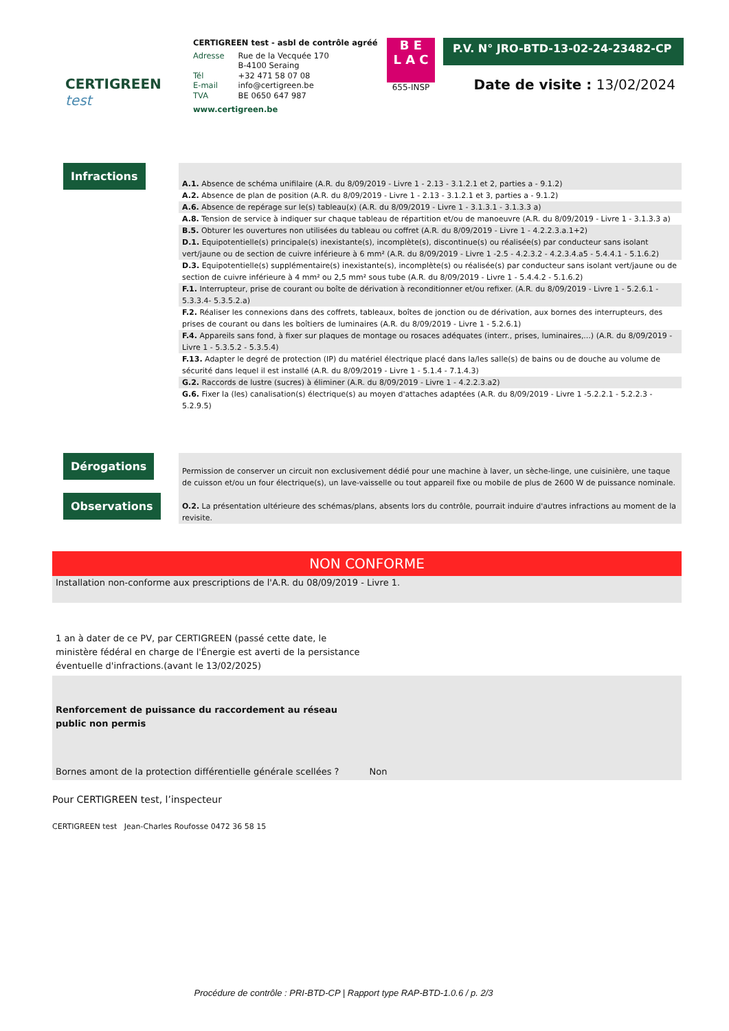CERTIGREEN test
CERTIGREEN test - asbl de contrôle agréé
| Adresse | Rue de la Vecquée 170 B-4100 Seraing |
| Tél | +32 471 58 07 08 |
| E-mail | info@certigreen.be |
| TVA | BE 0650 647 987 |
www.certigreen.be
B E
L A C
655-INSP
P.V. N° JRO-BTD-13-02-24-23482-CP
Date de visite : 13/02/2024
Infractions
A.1. Absence de schéma unifilaire (A.R. du 8/09/2019 - Livre 1 - 2.13 - 3.1.2.1 et 2, parties a - 9.1.2)
A.2. Absence de plan de position (A.R. du 8/09/2019 - Livre 1 - 2.13 - 3.1.2.1 et 3, parties a - 9.1.2)
A.6. Absence de repérage sur le(s) tableau(x) (A.R. du 8/09/2019 - Livre 1 - 3.1.3.1 - 3.1.3.3 a)
A.8. Tension de service à indiquer sur chaque tableau de répartition et/ou de manoeuvre (A.R. du 8/09/2019 - Livre 1 - 3.1.3.3 a)
B.5. Obturer les ouvertures non utilisées du tableau ou coffret (A.R. du 8/09/2019 - Livre 1 - 4.2.2.3.a.1+2)
D.1. Equipotentielle(s) principale(s) inexistante(s), incomplète(s), discontinue(s) ou réalisée(s) par conducteur sans isolant vert/jaune ou de section de cuivre inférieure à 6 mm² (A.R. du 8/09/2019 - Livre 1 -2.5 - 4.2.3.2 - 4.2.3.4.a5 - 5.4.4.1 - 5.1.6.2)
D.3. Equipotentielle(s) supplémentaire(s) inexistante(s), incomplète(s) ou réalisée(s) par conducteur sans isolant vert/jaune ou de section de cuivre inférieure à 4 mm² ou 2,5 mm² sous tube (A.R. du 8/09/2019 - Livre 1 - 5.4.4.2 - 5.1.6.2)
F.1. Interrupteur, prise de courant ou boîte de dérivation à reconditionner et/ou refixer. (A.R. du 8/09/2019 - Livre 1 - 5.2.6.1 - 5.3.3.4- 5.3.5.2.a)
F.2. Réaliser les connexions dans des coffrets, tableaux, boîtes de jonction ou de dérivation, aux bornes des interrupteurs, des prises de courant ou dans les boîtiers de luminaires (A.R. du 8/09/2019 - Livre 1 - 5.2.6.1)
F.4. Appareils sans fond, à fixer sur plaques de montage ou rosaces adéquates (interr., prises, luminaires,...) (A.R. du 8/09/2019 - Livre 1 - 5.3.5.2 - 5.3.5.4)
F.13. Adapter le degré de protection (IP) du matériel électrique placé dans la/les salle(s) de bains ou de douche au volume de sécurité dans lequel il est installé (A.R. du 8/09/2019 - Livre 1 - 5.1.4 - 7.1.4.3)
G.2. Raccords de lustre (sucres) à éliminer (A.R. du 8/09/2019 - Livre 1 - 4.2.2.3.a2)
G.6. Fixer la (les) canalisation(s) électrique(s) au moyen d'attaches adaptées (A.R. du 8/09/2019 - Livre 1 -5.2.2.1 - 5.2.2.3 - 5.2.9.5)
Dérogations
Observations
Permission de conserver un circuit non exclusivement dédié pour une machine à laver, un sèche-linge, une cuisinière, une taque de cuisson et/ou un four électrique(s), un lave-vaisselle ou tout appareil fixe ou mobile de plus de 2600 W de puissance nominale.
O.2. La présentation ultérieure des schémas/plans, absents lors du contrôle, pourrait induire d'autres infractions au moment de la revisite.
NON CONFORME
Installation non-conforme aux prescriptions de l'A.R. du 08/09/2019 - Livre 1.
1 an à dater de ce PV, par CERTIGREEN (passé cette date, le ministère fédéral en charge de l'Énergie est averti de la persistance éventuelle d'infractions.(avant le 13/02/2025)
Renforcement de puissance du raccordement au réseau
public non permis
Bornes amont de la protection différentielle générale scellées ? Non
Pour CERTIGREEN test, l’inspecteur
CERTIGREEN test Jean-Charles Roufosse 0472 36 58 15
Procédure de contrôle : PRI-BTD-CP | Rapport type RAP-BTD-1.0.6 / p. 2/3